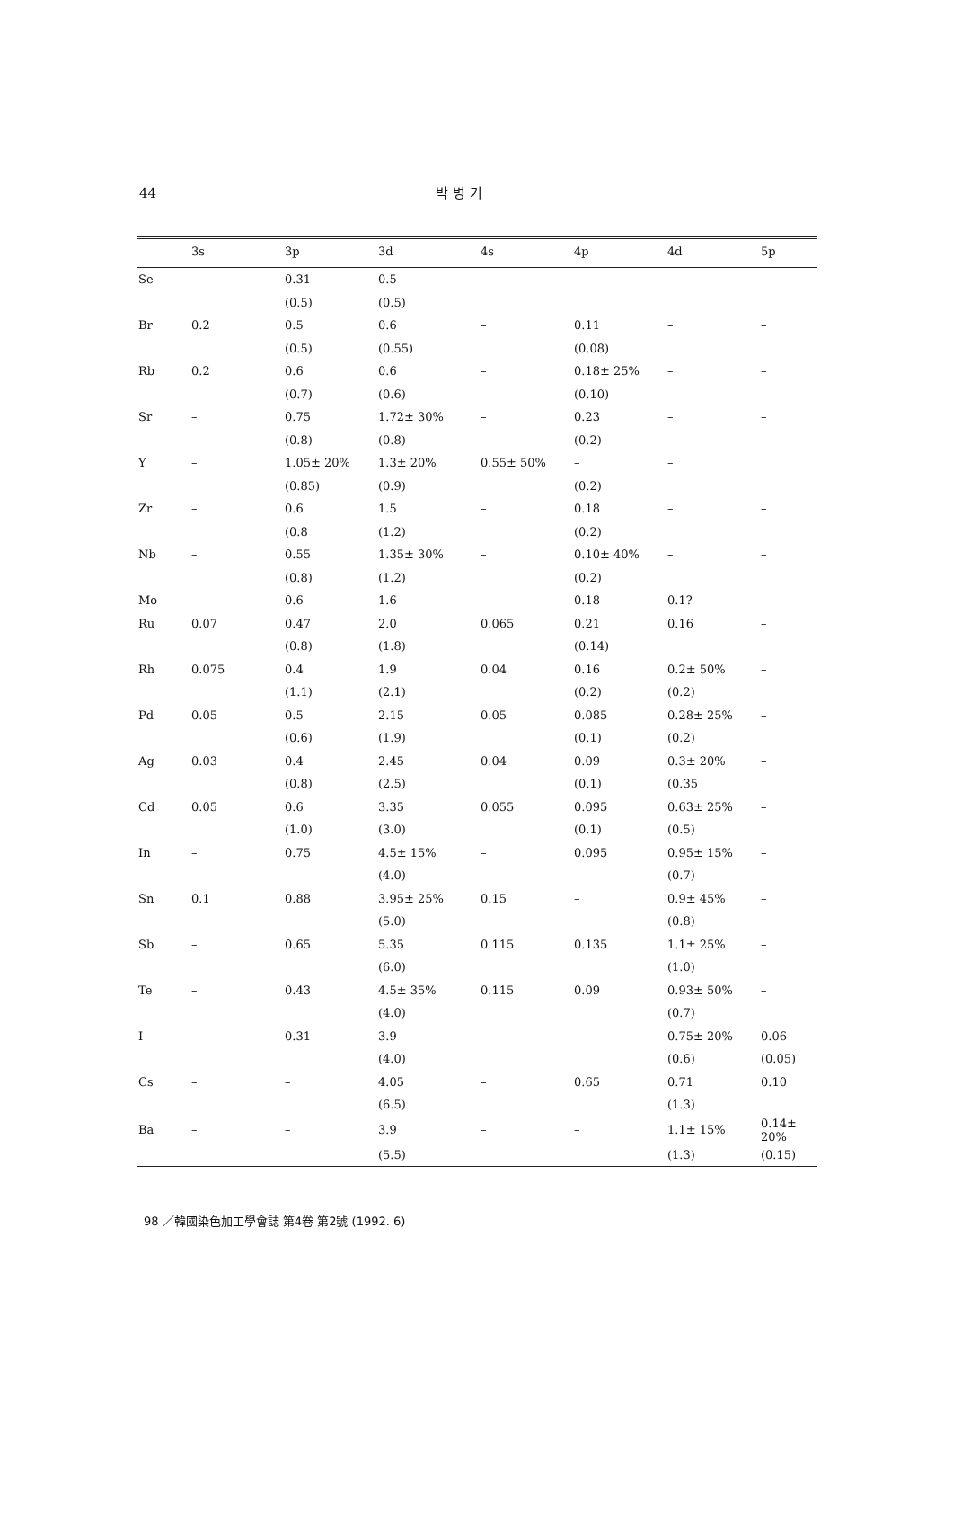44 박 병 기
| | 3s | 3p | 3d | 4s | 4p | 4d | 5p |
| --- | --- | --- | --- | --- | --- | --- | --- |
| Se | – | 0.31 | 0.5 | – | – | – | – |
| | | (0.5) | (0.5) | | | | |
| Br | 0.2 | 0.5 | 0.6 | – | 0.11 | – | – |
| | | (0.5) | (0.55) | | (0.08) | | |
| Rb | 0.2 | 0.6 | 0.6 | – | 0.18± 25% | – | – |
| | | (0.7) | (0.6) | | (0.10) | | |
| Sr | – | 0.75 | 1.72± 30% | – | 0.23 | – | – |
| | | (0.8) | (0.8) | | (0.2) | | |
| Y | – | 1.05± 20% | 1.3± 20% | 0.55± 50% | – | – | |
| | | (0.85) | (0.9) | | (0.2) | | |
| Zr | – | 0.6 | 1.5 | – | 0.18 | – | – |
| | | (0.8 | (1.2) | | (0.2) | | |
| Nb | – | 0.55 | 1.35± 30% | – | 0.10± 40% | – | – |
| | | (0.8) | (1.2) | | (0.2) | | |
| Mo | – | 0.6 | 1.6 | – | 0.18 | 0.1? | – |
| Ru | 0.07 | 0.47 | 2.0 | 0.065 | 0.21 | 0.16 | – |
| | | (0.8) | (1.8) | | (0.14) | | |
| Rh | 0.075 | 0.4 | 1.9 | 0.04 | 0.16 | 0.2± 50% | – |
| | | (1.1) | (2.1) | | (0.2) | (0.2) | |
| Pd | 0.05 | 0.5 | 2.15 | 0.05 | 0.085 | 0.28± 25% | – |
| | | (0.6) | (1.9) | | (0.1) | (0.2) | |
| Ag | 0.03 | 0.4 | 2.45 | 0.04 | 0.09 | 0.3± 20% | – |
| | | (0.8) | (2.5) | | (0.1) | (0.35 | |
| Cd | 0.05 | 0.6 | 3.35 | 0.055 | 0.095 | 0.63± 25% | – |
| | | (1.0) | (3.0) | | (0.1) | (0.5) | |
| In | – | 0.75 | 4.5± 15% | – | 0.095 | 0.95± 15% | – |
| | | | (4.0) | | | (0.7) | |
| Sn | 0.1 | 0.88 | 3.95± 25% | 0.15 | – | 0.9± 45% | – |
| | | | (5.0) | | | (0.8) | |
| Sb | – | 0.65 | 5.35 | 0.115 | 0.135 | 1.1± 25% | – |
| | | | (6.0) | | | (1.0) | |
| Te | – | 0.43 | 4.5± 35% | 0.115 | 0.09 | 0.93± 50% | – |
| | | | (4.0) | | | (0.7) | |
| I | – | 0.31 | 3.9 | – | – | 0.75± 20% | 0.06 |
| | | | (4.0) | | | (0.6) | (0.05) |
| Cs | – | – | 4.05 | – | 0.65 | 0.71 | 0.10 |
| | | | (6.5) | | | (1.3) | |
| Ba | – | – | 3.9 | – | – | 1.1± 15% | 0.14± 20% |
| | | | (5.5) | | | (1.3) | (0.15) |
98 ／韓國染色加工學會誌 第4卷 第2號 (1992. 6)